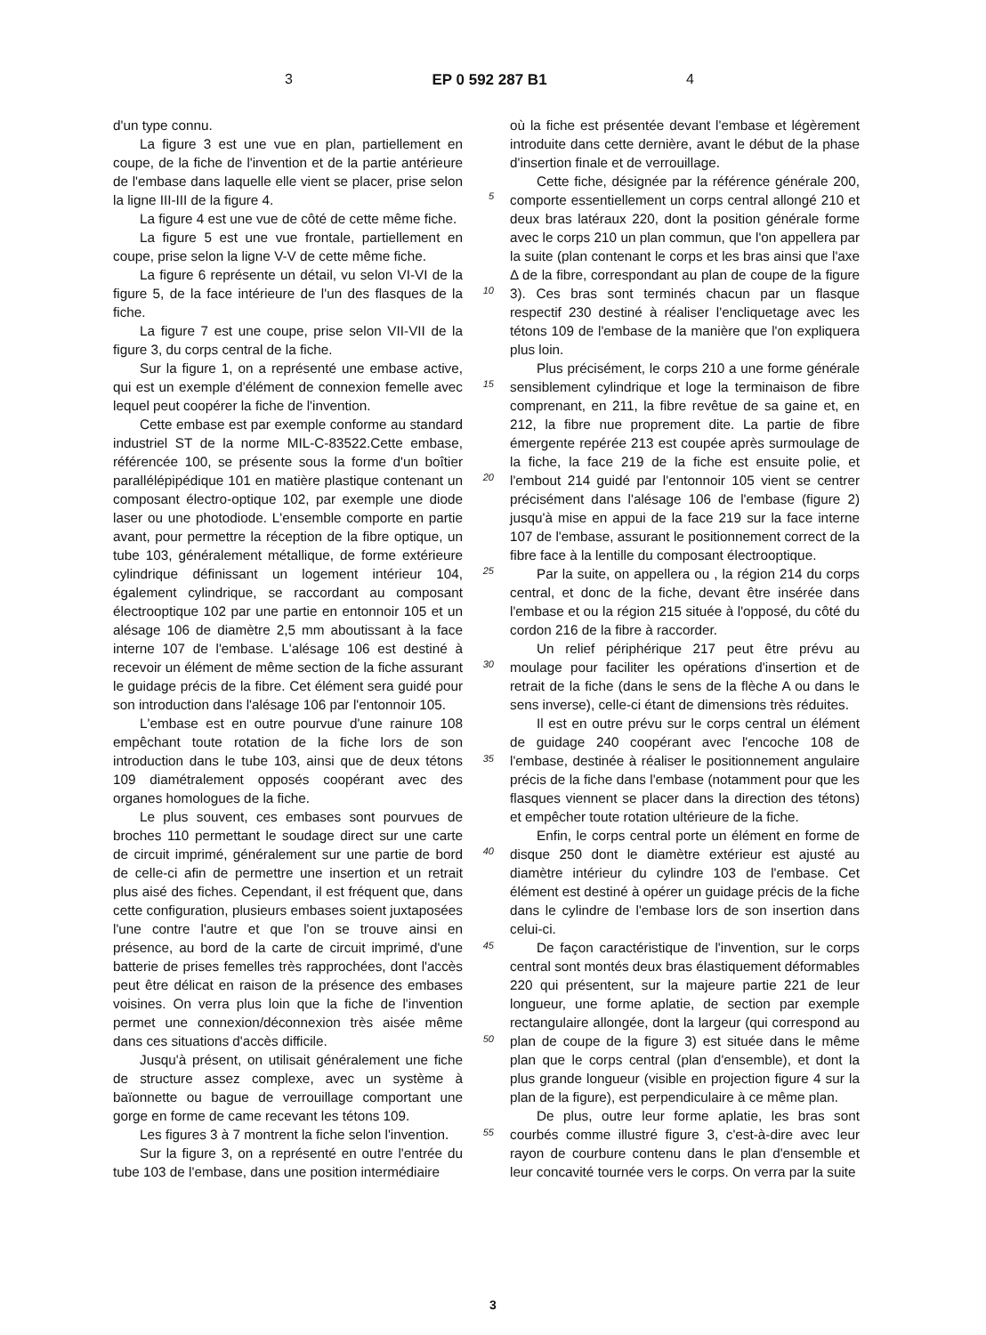3 EP 0 592 287 B1 4
d'un type connu.
La figure 3 est une vue en plan, partiellement en coupe, de la fiche de l'invention et de la partie antérieure de l'embase dans laquelle elle vient se placer, prise selon la ligne III-III de la figure 4.
La figure 4 est une vue de côté de cette même fiche.
La figure 5 est une vue frontale, partiellement en coupe, prise selon la ligne V-V de cette même fiche.
La figure 6 représente un détail, vu selon VI-VI de la figure 5, de la face intérieure de l'un des flasques de la fiche.
La figure 7 est une coupe, prise selon VII-VII de la figure 3, du corps central de la fiche.
Sur la figure 1, on a représenté une embase active, qui est un exemple d'élément de connexion femelle avec lequel peut coopérer la fiche de l'invention.
Cette embase est par exemple conforme au standard industriel ST de la norme MIL-C-83522.Cette embase, référencée 100, se présente sous la forme d'un boîtier parallélépipédique 101 en matière plastique contenant un composant électro-optique 102, par exemple une diode laser ou une photodiode. L'ensemble comporte en partie avant, pour permettre la réception de la fibre optique, un tube 103, généralement métallique, de forme extérieure cylindrique définissant un logement intérieur 104, également cylindrique, se raccordant au composant électrooptique 102 par une partie en entonnoir 105 et un alésage 106 de diamètre 2,5 mm aboutissant à la face interne 107 de l'embase. L'alésage 106 est destiné à recevoir un élément de même section de la fiche assurant le guidage précis de la fibre. Cet élément sera guidé pour son introduction dans l'alésage 106 par l'entonnoir 105.
L'embase est en outre pourvue d'une rainure 108 empêchant toute rotation de la fiche lors de son introduction dans le tube 103, ainsi que de deux tétons 109 diamétralement opposés coopérant avec des organes homologues de la fiche.
Le plus souvent, ces embases sont pourvues de broches 110 permettant le soudage direct sur une carte de circuit imprimé, généralement sur une partie de bord de celle-ci afin de permettre une insertion et un retrait plus aisé des fiches. Cependant, il est fréquent que, dans cette configuration, plusieurs embases soient juxtaposées l'une contre l'autre et que l'on se trouve ainsi en présence, au bord de la carte de circuit imprimé, d'une batterie de prises femelles très rapprochées, dont l'accès peut être délicat en raison de la présence des embases voisines. On verra plus loin que la fiche de l'invention permet une connexion/déconnexion très aisée même dans ces situations d'accès difficile.
Jusqu'à présent, on utilisait généralement une fiche de structure assez complexe, avec un système à baïonnette ou bague de verrouillage comportant une gorge en forme de came recevant les tétons 109.
Les figures 3 à 7 montrent la fiche selon l'invention.
Sur la figure 3, on a représenté en outre l'entrée du tube 103 de l'embase, dans une position intermédiaire
5
10
15
20
25
30
35
40
45
50
55
où la fiche est présentée devant l'embase et légèrement introduite dans cette dernière, avant le début de la phase d'insertion finale et de verrouillage.
Cette fiche, désignée par la référence générale 200, comporte essentiellement un corps central allongé 210 et deux bras latéraux 220, dont la position générale forme avec le corps 210 un plan commun, que l'on appellera par la suite (plan contenant le corps et les bras ainsi que l'axe Δ de la fibre, correspondant au plan de coupe de la figure 3). Ces bras sont terminés chacun par un flasque respectif 230 destiné à réaliser l'encliquetage avec les tétons 109 de l'embase de la manière que l'on expliquera plus loin.
Plus précisément, le corps 210 a une forme générale sensiblement cylindrique et loge la terminaison de fibre comprenant, en 211, la fibre revêtue de sa gaine et, en 212, la fibre nue proprement dite. La partie de fibre émergente repérée 213 est coupée après surmoulage de la fiche, la face 219 de la fiche est ensuite polie, et l'embout 214 guidé par l'entonnoir 105 vient se centrer précisément dans l'alésage 106 de l'embase (figure 2) jusqu'à mise en appui de la face 219 sur la face interne 107 de l'embase, assurant le positionnement correct de la fibre face à la lentille du composant électrooptique.
Par la suite, on appellera ou , la région 214 du corps central, et donc de la fiche, devant être insérée dans l'embase et ou la région 215 située à l'opposé, du côté du cordon 216 de la fibre à raccorder.
Un relief périphérique 217 peut être prévu au moulage pour faciliter les opérations d'insertion et de retrait de la fiche (dans le sens de la flèche A ou dans le sens inverse), celle-ci étant de dimensions très réduites.
Il est en outre prévu sur le corps central un élément de guidage 240 coopérant avec l'encoche 108 de l'embase, destinée à réaliser le positionnement angulaire précis de la fiche dans l'embase (notamment pour que les flasques viennent se placer dans la direction des tétons) et empêcher toute rotation ultérieure de la fiche.
Enfin, le corps central porte un élément en forme de disque 250 dont le diamètre extérieur est ajusté au diamètre intérieur du cylindre 103 de l'embase. Cet élément est destiné à opérer un guidage précis de la fiche dans le cylindre de l'embase lors de son insertion dans celui-ci.
De façon caractéristique de l'invention, sur le corps central sont montés deux bras élastiquement déformables 220 qui présentent, sur la majeure partie 221 de leur longueur, une forme aplatie, de section par exemple rectangulaire allongée, dont la largeur (qui correspond au plan de coupe de la figure 3) est située dans le même plan que le corps central (plan d'ensemble), et dont la plus grande longueur (visible en projection figure 4 sur la plan de la figure), est perpendiculaire à ce même plan.
De plus, outre leur forme aplatie, les bras sont courbés comme illustré figure 3, c'est-à-dire avec leur rayon de courbure contenu dans le plan d'ensemble et leur concavité tournée vers le corps. On verra par la suite
3